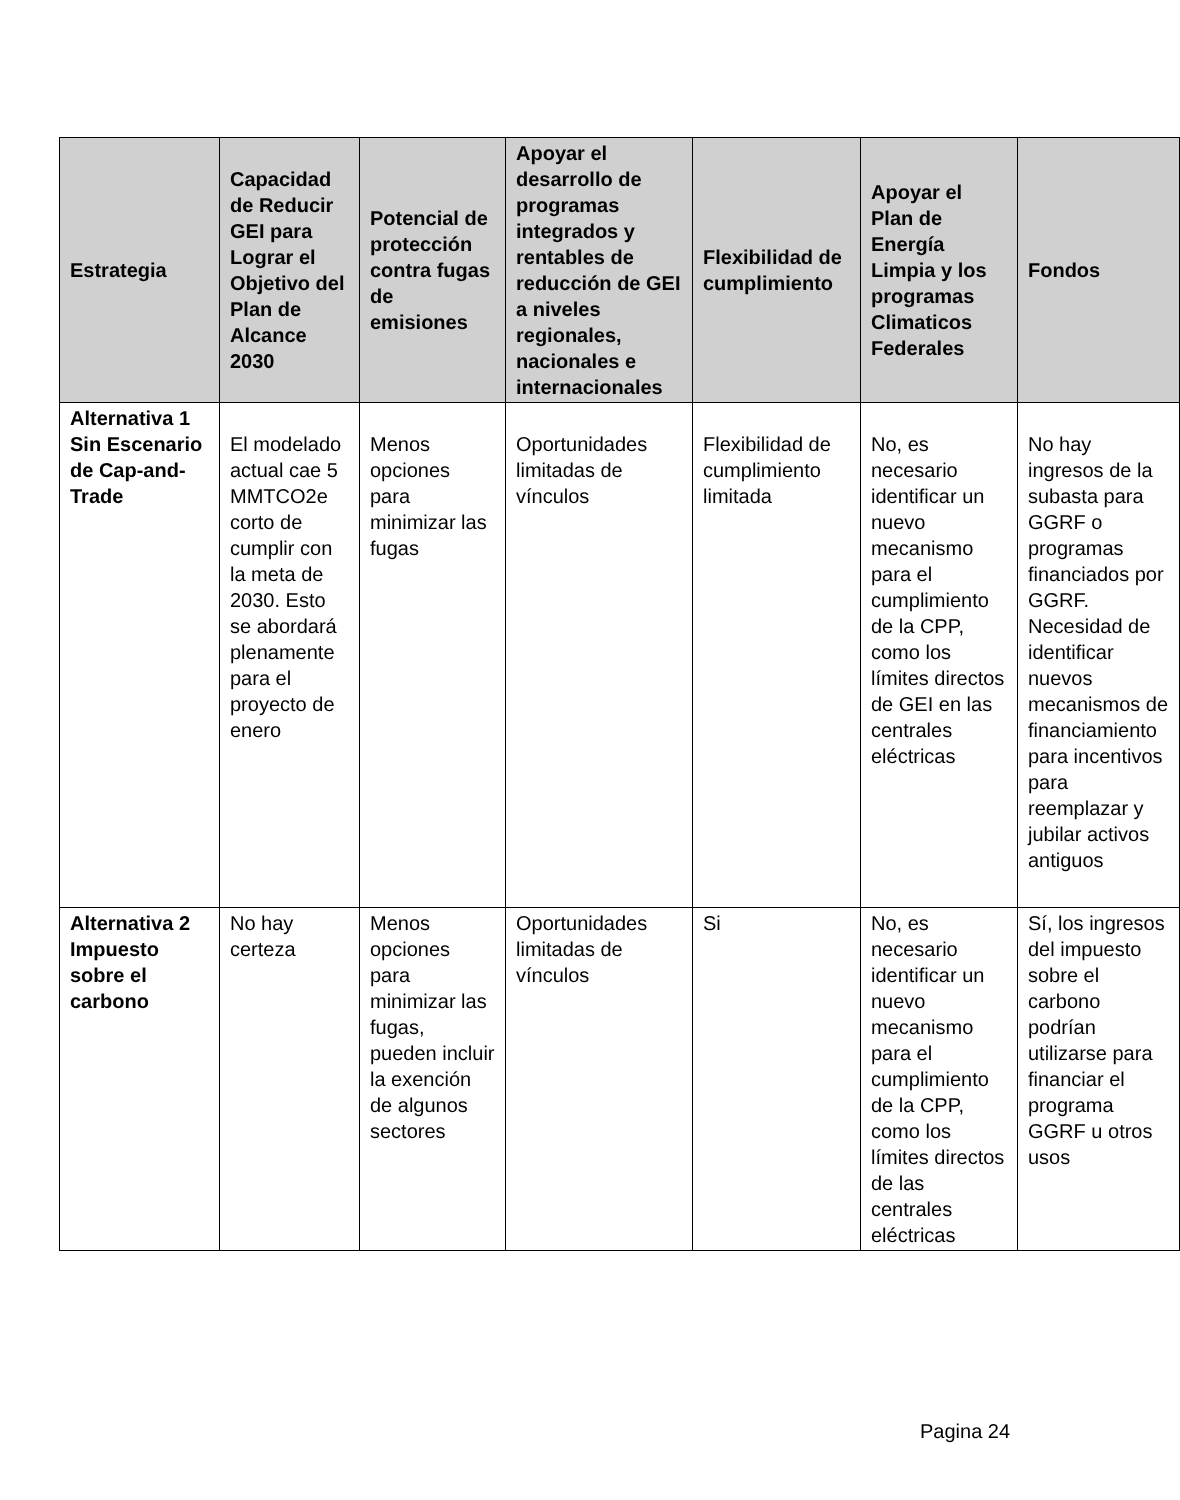| Estrategia | Capacidad de Reducir GEI para Lograr el Objetivo del Plan de Alcance 2030 | Potencial de protección contra fugas de emisiones | Apoyar el desarrollo de programas integrados y rentables de reducción de GEI a niveles regionales, nacionales e internacionales | Flexibilidad de cumplimiento | Apoyar el Plan de Energía Limpia y los programas Climaticos Federales | Fondos |
| --- | --- | --- | --- | --- | --- | --- |
| Alternativa 1 Sin Escenario de Cap-and-Trade | El modelado actual cae 5 MMTCO2e corto de cumplir con la meta de 2030. Esto se abordará plenamente para el proyecto de enero | Menos opciones para minimizar las fugas | Oportunidades limitadas de vínculos | Flexibilidad de cumplimiento limitada | No, es necesario identificar un nuevo mecanismo para el cumplimiento de la CPP, como los límites directos de GEI en las centrales eléctricas | No hay ingresos de la subasta para GGRF o programas financiados por GGRF. Necesidad de identificar nuevos mecanismos de financiamiento para incentivos para reemplazar y jubilar activos antiguos |
| Alternativa 2 Impuesto sobre el carbono | No hay certeza | Menos opciones para minimizar las fugas, pueden incluir la exención de algunos sectores | Oportunidades limitadas de vínculos | Si | No, es necesario identificar un nuevo mecanismo para el cumplimiento de la CPP, como los límites directos de las centrales eléctricas | Sí, los ingresos del impuesto sobre el carbono podrían utilizarse para financiar el programa GGRF u otros usos |
Pagina 24